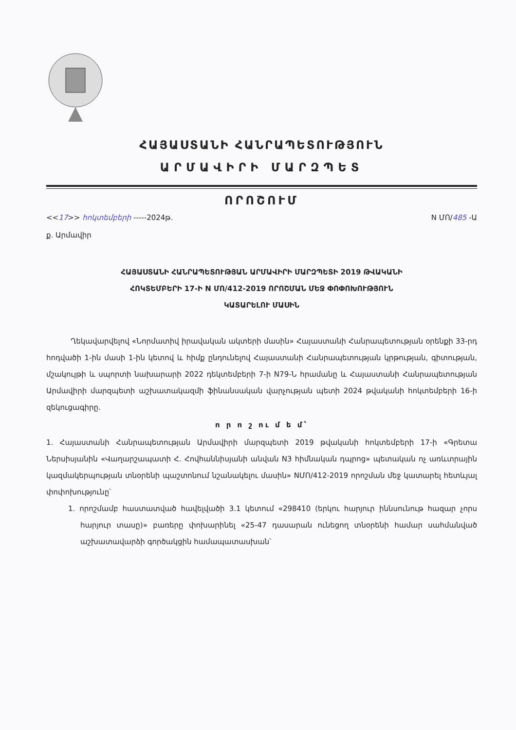ՀԱՅԱՍՏԱՆԻ ՀԱՆՐԱՊԵՏՈՒԹՅՈՒՆ
ԱՐՄԱՎԻՐԻ ՄԱՐԶՊԵՏ
ՈՐՈՇՈՒՄ
<<17>> հոկտեմբերի -----2024թ. N ՄՈ/485 -Ա
ք. Արմավիր
ՀԱՅԱՍՏԱՆԻ ՀԱՆՐԱՊԵՏՈՒԹՅԱՆ ԱՐՄԱՎԻՐԻ ՄԱՐԶՊԵՏԻ 2019 ԹՎԱԿԱՆԻ
ՀՈԿՏԵՄԲԵՐԻ 17-Ի N ՄՈ/412-2019 ՈՐՈՇՄԱՆ ՄԵՋ ՓՈՓՈԽՈՒԹՅՈՒՆ
ԿԱՏԱՐԵԼՈՒ ՄԱՍԻՆ
Ղեկավարվելով «Նորմատիվ իրավական ակտերի մասին» Հայաստանի Հանրապետության օրենքի 33-րդ հոդվածի 1-ին մասի 1-ին կետով և հիմք ընդունելով Հայաստանի Հանրապետության կրթության, գիտության, մշակույթի և սպորտի նախարարի 2022 դեկտեմբերի 7-ի N79-Ն հրամանը և Հայաստանի Հանրապետության Արմավիրի մարզպետի աշխատակազմի ֆինանսական վարչության պետի 2024 թվականի հոկտեմբերի 16-ի զեկուցագիրը.
ո ր ո շ ու մ ե մ՝
1. Հայաստանի Հանրապետության Արմավիրի մարզպետի 2019 թվականի հոկտեմբերի 17-ի «Գրետա Ներսիսյանին «Վաղարշապատի Հ. Հովհաննիսյանի անվան N3 հիմնական դպրոց» պետական ոչ առևտրային կազմակերպության տնօրենի պաշտոնում նշանակելու մասին» NՄՈ/412-2019 որոշման մեջ կատարել հետևյալ փոփոխությունը՝
1. որոշմամբ հաստատված հավելվածի 3.1 կետում «298410 (երկու հարյուր իննսունութ հազար չորս հարյուր տասը)» բառերը փոխարինել «25-47 դասարան ունեցող տնօրենի համար սահմանված աշխատավարձի գործակցին համապատասխան՝